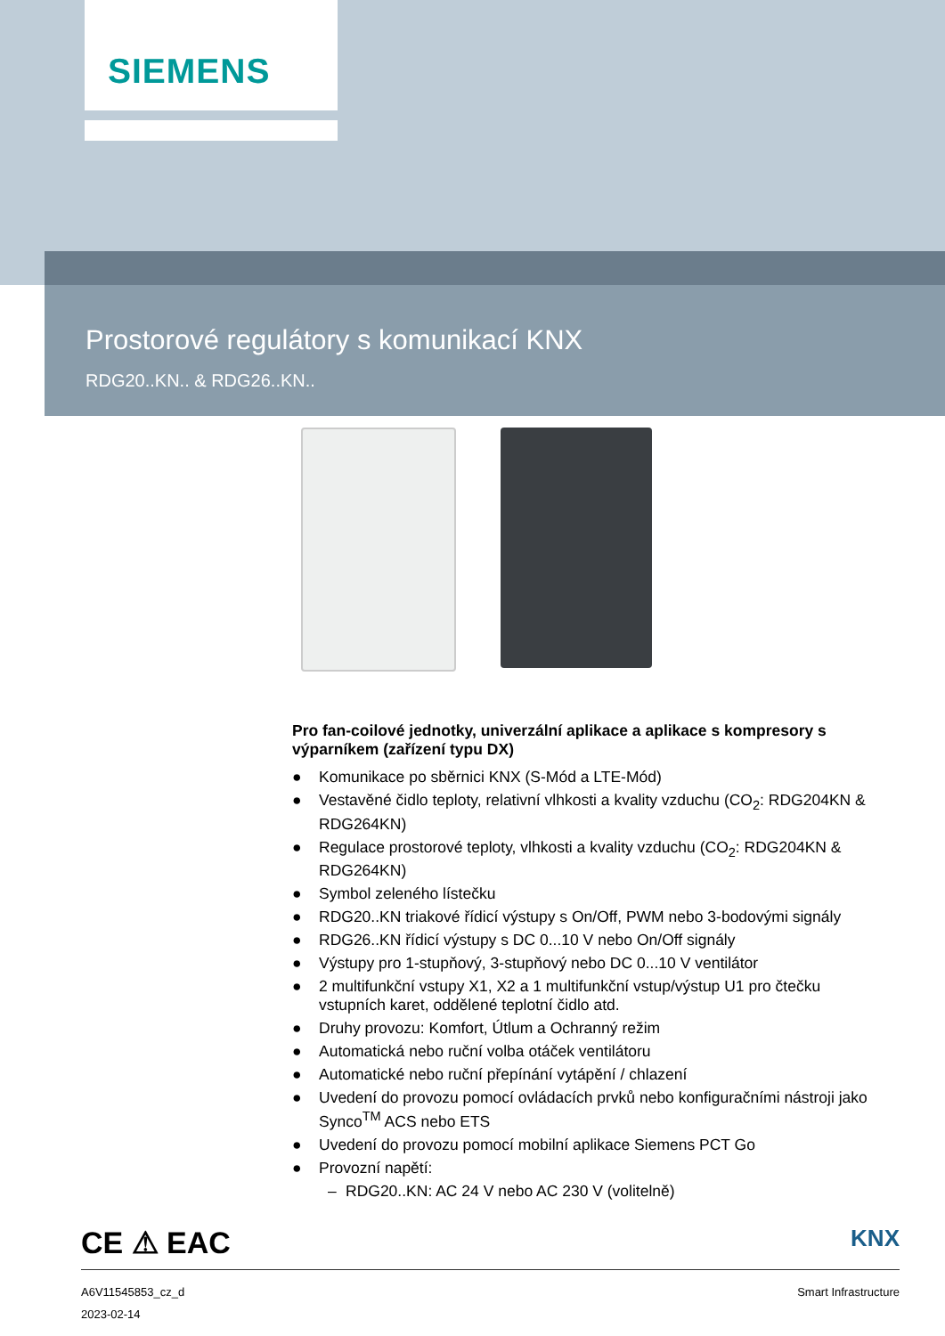SIEMENS
Prostorové regulátory s komunikací KNX
RDG20..KN.. & RDG26..KN..
Pro fan-coilové jednotky, univerzální aplikace a aplikace s kompresory s výparníkem (zařízení typu DX)
● Komunikace po sběrnici KNX (S-Mód a LTE-Mód)
● Vestavěné čidlo teploty, relativní vlhkosti a kvality vzduchu (CO<sub>2</sub>: RDG204KN & RDG264KN)
● Regulace prostorové teploty, vlhkosti a kvality vzduchu (CO<sub>2</sub>: RDG204KN & RDG264KN)
● Symbol zeleného lístečku
● RDG20..KN triakové řídicí výstupy s On/Off, PWM nebo 3-bodovými signály
● RDG26..KN řídicí výstupy s DC 0...10 V nebo On/Off signály
● Výstupy pro 1-stupňový, 3-stupňový nebo DC 0...10 V ventilátor
● 2 multifunkční vstupy X1, X2 a 1 multifunkční vstup/výstup U1 pro čtečku vstupních karet, oddělené teplotní čidlo atd.
● Druhy provozu: Komfort, Útlum a Ochranný režim
● Automatická nebo ruční volba otáček ventilátoru
● Automatické nebo ruční přepínání vytápění / chlazení
● Uvedení do provozu pomocí ovládacích prvků nebo konfiguračními nástroji jako Synco<sup>TM</sup> ACS nebo ETS
● Uvedení do provozu pomocí mobilní aplikace Siemens PCT Go
● Provozní napětí:
– RDG20..KN: AC 24 V nebo AC 230 V (volitelně)
CE ⚠ EAC
KNX
A6V11545853_cz_d Smart Infrastructure
2023-02-14